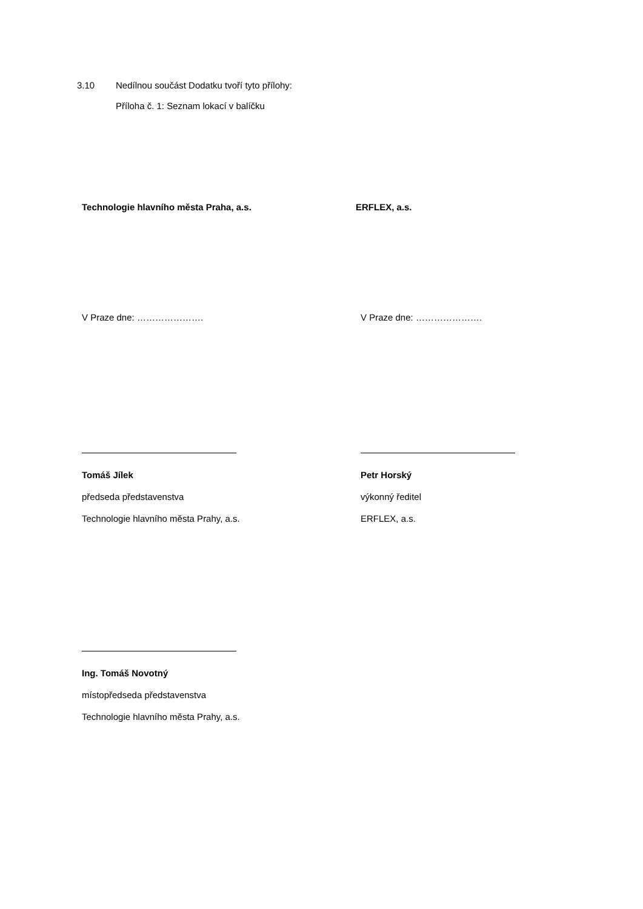3.10 Nedílnou součást Dodatku tvoří tyto přílohy:
Příloha č. 1: Seznam lokací v balíčku
Technologie hlavního města Praha, a.s. ERFLEX, a.s.
V Praze dne: …………………. V Praze dne: ………………….
Tomáš Jílek
předseda představenstva
Technologie hlavního města Prahy, a.s.
Petr Horský
výkonný ředitel
ERFLEX, a.s.
Ing. Tomáš Novotný
místopředseda představenstva
Technologie hlavního města Prahy, a.s.